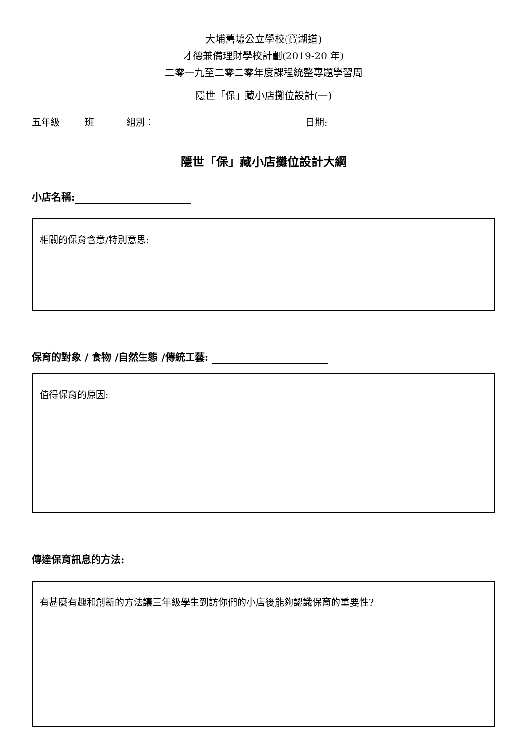大埔舊墟公立學校(寶湖道)
才德兼備理財學校計劃(2019-20 年)
二零一九至二零二零年度課程統整專題學習周
隱世「保」藏小店攤位設計(一)
五年級 班 組別： 日期:
隱世「保」藏小店攤位設計大綱
小店名稱:
相關的保育含意/特別意思:
保育的對象 / 食物 /自然生態 /傳統工藝:
值得保育的原因:
傳達保育訊息的方法:
有甚麼有趣和創新的方法讓三年級學生到訪你們的小店後能夠認識保育的重要性?